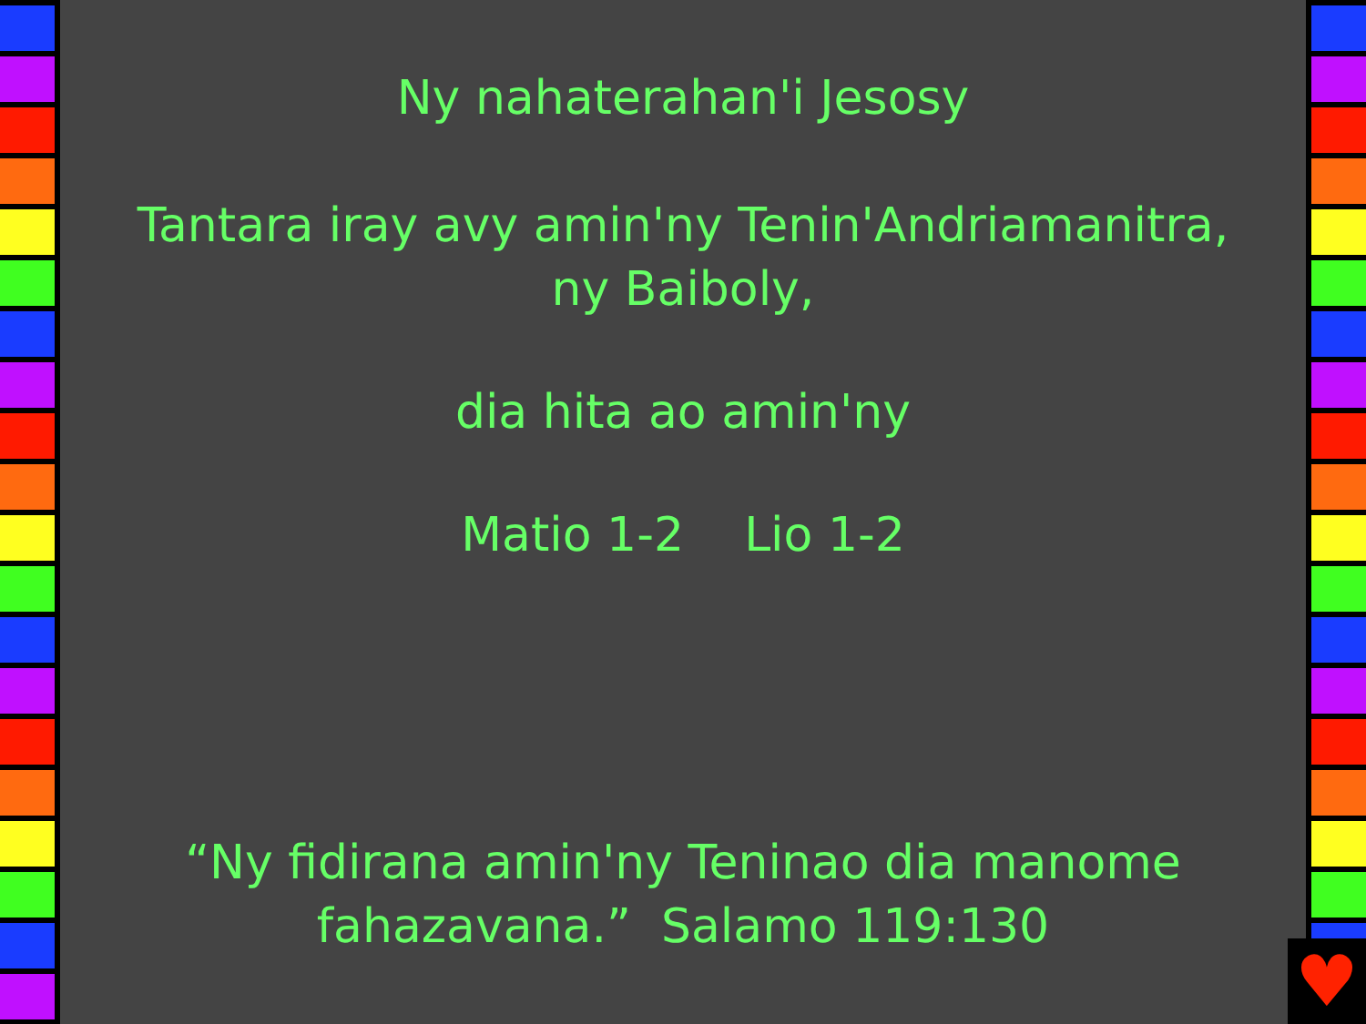Ny nahaterahan'i Jesosy
Tantara iray avy amin'ny Tenin'Andriamanitra,
ny Baiboly,
dia hita ao amin'ny
Matio 1-2 Lio 1-2
“Ny fidirana amin'ny Teninao dia manome
fahazavana.” Salamo 119:130
♥